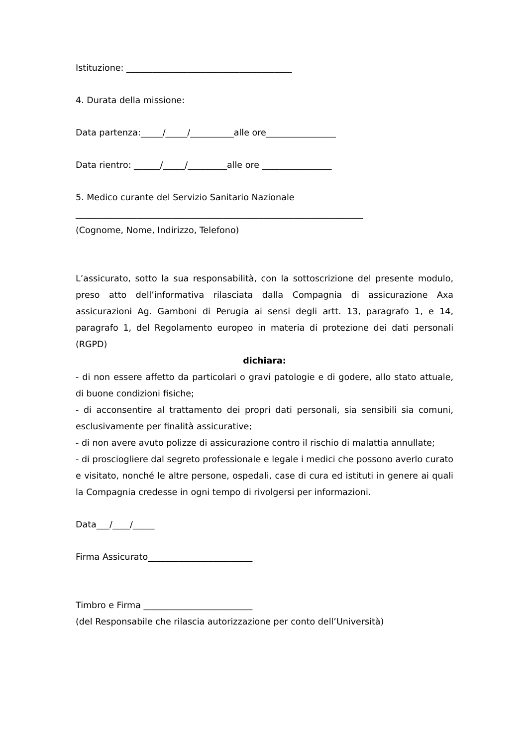Istituzione: ______________________________________
4. Durata della missione:
Data partenza:_____/_____/__________alle ore________________
Data rientro: ______/_____/_________alle ore ________________
5. Medico curante del Servizio Sanitario Nazionale
__________________________________________________________________
(Cognome, Nome, Indirizzo, Telefono)
L’assicurato, sotto la sua responsabilità, con la sottoscrizione del presente modulo, preso atto dell’informativa rilasciata dalla Compagnia di assicurazione Axa assicurazioni Ag. Gamboni di Perugia ai sensi degli artt. 13, paragrafo 1, e 14, paragrafo 1, del Regolamento europeo in materia di protezione dei dati personali (RGPD)
dichiara:
- di non essere affetto da particolari o gravi patologie e di godere, allo stato attuale, di buone condizioni fisiche;
- di acconsentire al trattamento dei propri dati personali, sia sensibili sia comuni, esclusivamente per finalità assicurative;
- di non avere avuto polizze di assicurazione contro il rischio di malattia annullate;
- di prosciogliere dal segreto professionale e legale i medici che possono averlo curato e visitato, nonché le altre persone, ospedali, case di cura ed istituti in genere ai quali la Compagnia credesse in ogni tempo di rivolgersi per informazioni.
Data___/____/_____
Firma Assicurato________________________
Timbro e Firma _________________________
(del Responsabile che rilascia autorizzazione per conto dell’Università)